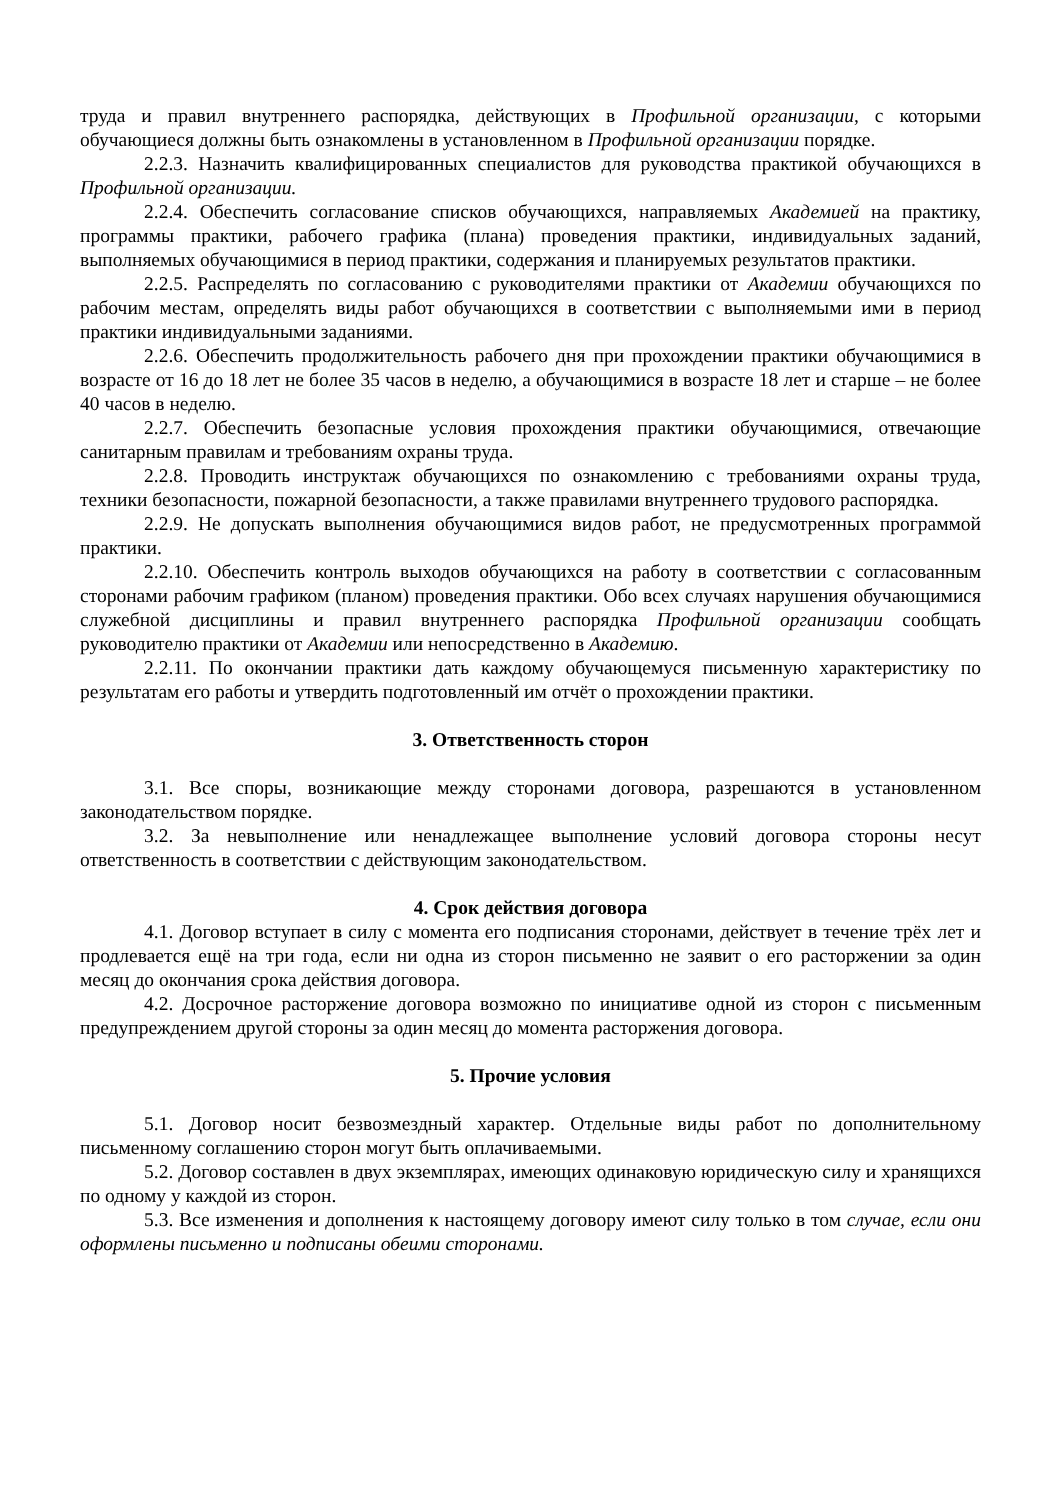труда и правил внутреннего распорядка, действующих в Профильной организации, с которыми обучающиеся должны быть ознакомлены в установленном в Профильной организации порядке.
2.2.3. Назначить квалифицированных специалистов для руководства практикой обучающихся в Профильной организации.
2.2.4. Обеспечить согласование списков обучающихся, направляемых Академией на практику, программы практики, рабочего графика (плана) проведения практики, индивидуальных заданий, выполняемых обучающимися в период практики, содержания и планируемых результатов практики.
2.2.5. Распределять по согласованию с руководителями практики от Академии обучающихся по рабочим местам, определять виды работ обучающихся в соответствии с выполняемыми ими в период практики индивидуальными заданиями.
2.2.6. Обеспечить продолжительность рабочего дня при прохождении практики обучающимися в возрасте от 16 до 18 лет не более 35 часов в неделю, а обучающимися в возрасте 18 лет и старше – не более 40 часов в неделю.
2.2.7. Обеспечить безопасные условия прохождения практики обучающимися, отвечающие санитарным правилам и требованиям охраны труда.
2.2.8. Проводить инструктаж обучающихся по ознакомлению с требованиями охраны труда, техники безопасности, пожарной безопасности, а также правилами внутреннего трудового распорядка.
2.2.9. Не допускать выполнения обучающимися видов работ, не предусмотренных программой практики.
2.2.10. Обеспечить контроль выходов обучающихся на работу в соответствии с согласованным сторонами рабочим графиком (планом) проведения практики. Обо всех случаях нарушения обучающимися служебной дисциплины и правил внутреннего распорядка Профильной организации сообщать руководителю практики от Академии или непосредственно в Академию.
2.2.11. По окончании практики дать каждому обучающемуся письменную характеристику по результатам его работы и утвердить подготовленный им отчёт о прохождении практики.
3. Ответственность сторон
3.1. Все споры, возникающие между сторонами договора, разрешаются в установленном законодательством порядке.
3.2. За невыполнение или ненадлежащее выполнение условий договора стороны несут ответственность в соответствии с действующим законодательством.
4. Срок действия договора
4.1. Договор вступает в силу с момента его подписания сторонами, действует в течение трёх лет и продлевается ещё на три года, если ни одна из сторон письменно не заявит о его расторжении за один месяц до окончания срока действия договора.
4.2. Досрочное расторжение договора возможно по инициативе одной из сторон с письменным предупреждением другой стороны за один месяц до момента расторжения договора.
5. Прочие условия
5.1. Договор носит безвозмездный характер. Отдельные виды работ по дополнительному письменному соглашению сторон могут быть оплачиваемыми.
5.2. Договор составлен в двух экземплярах, имеющих одинаковую юридическую силу и хранящихся по одному у каждой из сторон.
5.3. Все изменения и дополнения к настоящему договору имеют силу только в том случае, если они оформлены письменно и подписаны обеими сторонами.